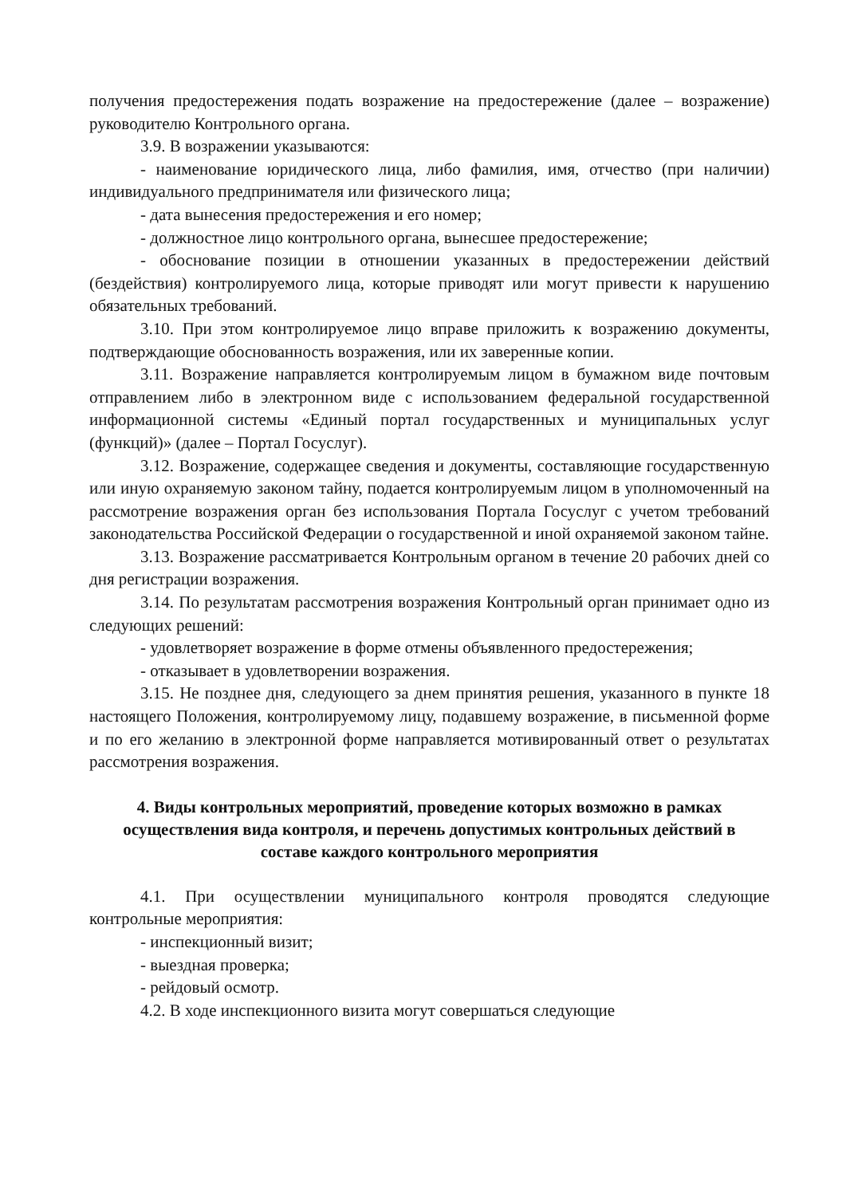получения предостережения подать возражение на предостережение (далее – возражение) руководителю Контрольного органа.
3.9. В возражении указываются:
- наименование юридического лица, либо фамилия, имя, отчество (при наличии) индивидуального предпринимателя или физического лица;
- дата вынесения предостережения и его номер;
- должностное лицо контрольного органа, вынесшее предостережение;
- обоснование позиции в отношении указанных в предостережении действий (бездействия) контролируемого лица, которые приводят или могут привести к нарушению обязательных требований.
3.10. При этом контролируемое лицо вправе приложить к возражению документы, подтверждающие обоснованность возражения, или их заверенные копии.
3.11. Возражение направляется контролируемым лицом в бумажном виде почтовым отправлением либо в электронном виде с использованием федеральной государственной информационной системы «Единый портал государственных и муниципальных услуг (функций)» (далее – Портал Госуслуг).
3.12. Возражение, содержащее сведения и документы, составляющие государственную или иную охраняемую законом тайну, подается контролируемым лицом в уполномоченный на рассмотрение возражения орган без использования Портала Госуслуг с учетом требований законодательства Российской Федерации о государственной и иной охраняемой законом тайне.
3.13. Возражение рассматривается Контрольным органом в течение 20 рабочих дней со дня регистрации возражения.
3.14. По результатам рассмотрения возражения Контрольный орган принимает одно из следующих решений:
- удовлетворяет возражение в форме отмены объявленного предостережения;
- отказывает в удовлетворении возражения.
3.15. Не позднее дня, следующего за днем принятия решения, указанного в пункте 18 настоящего Положения, контролируемому лицу, подавшему возражение, в письменной форме и по его желанию в электронной форме направляется мотивированный ответ о результатах рассмотрения возражения.
4. Виды контрольных мероприятий, проведение которых возможно в рамках осуществления вида контроля, и перечень допустимых контрольных действий в составе каждого контрольного мероприятия
4.1. При осуществлении муниципального контроля проводятся следующие контрольные мероприятия:
- инспекционный визит;
- выездная проверка;
- рейдовый осмотр.
4.2. В ходе инспекционного визита могут совершаться следующие